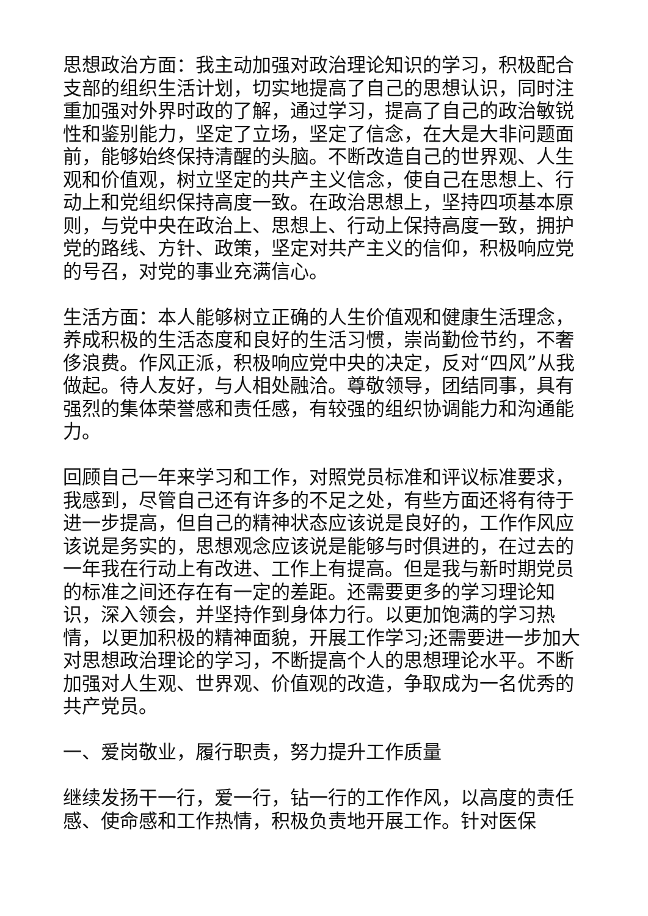思想政治方面：我主动加强对政治理论知识的学习，积极配合支部的组织生活计划，切实地提高了自己的思想认识，同时注重加强对外界时政的了解，通过学习，提高了自己的政治敏锐性和鉴别能力，坚定了立场，坚定了信念，在大是大非问题面前，能够始终保持清醒的头脑。不断改造自己的世界观、人生观和价值观，树立坚定的共产主义信念，使自己在思想上、行动上和党组织保持高度一致。在政治思想上，坚持四项基本原则，与党中央在政治上、思想上、行动上保持高度一致，拥护党的路线、方针、政策，坚定对共产主义的信仰，积极响应党的号召，对党的事业充满信心。
生活方面：本人能够树立正确的人生价值观和健康生活理念，养成积极的生活态度和良好的生活习惯，崇尚勤俭节约，不奢侈浪费。作风正派，积极响应党中央的决定，反对“四风”从我做起。待人友好，与人相处融洽。尊敬领导，团结同事，具有强烈的集体荣誉感和责任感，有较强的组织协调能力和沟通能力。
回顾自己一年来学习和工作，对照党员标准和评议标准要求，我感到，尽管自己还有许多的不足之处，有些方面还将有待于进一步提高，但自己的精神状态应该说是良好的，工作作风应该说是务实的，思想观念应该说是能够与时俱进的，在过去的一年我在行动上有改进、工作上有提高。但是我与新时期党员的标准之间还存在有一定的差距。还需要更多的学习理论知识，深入领会，并坚持作到身体力行。以更加饱满的学习热情，以更加积极的精神面貌，开展工作学习;还需要进一步加大对思想政治理论的学习，不断提高个人的思想理论水平。不断加强对人生观、世界观、价值观的改造，争取成为一名优秀的共产党员。
一、爱岗敬业，履行职责，努力提升工作质量
继续发扬干一行，爱一行，钻一行的工作作风，以高度的责任感、使命感和工作热情，积极负责地开展工作。针对医保